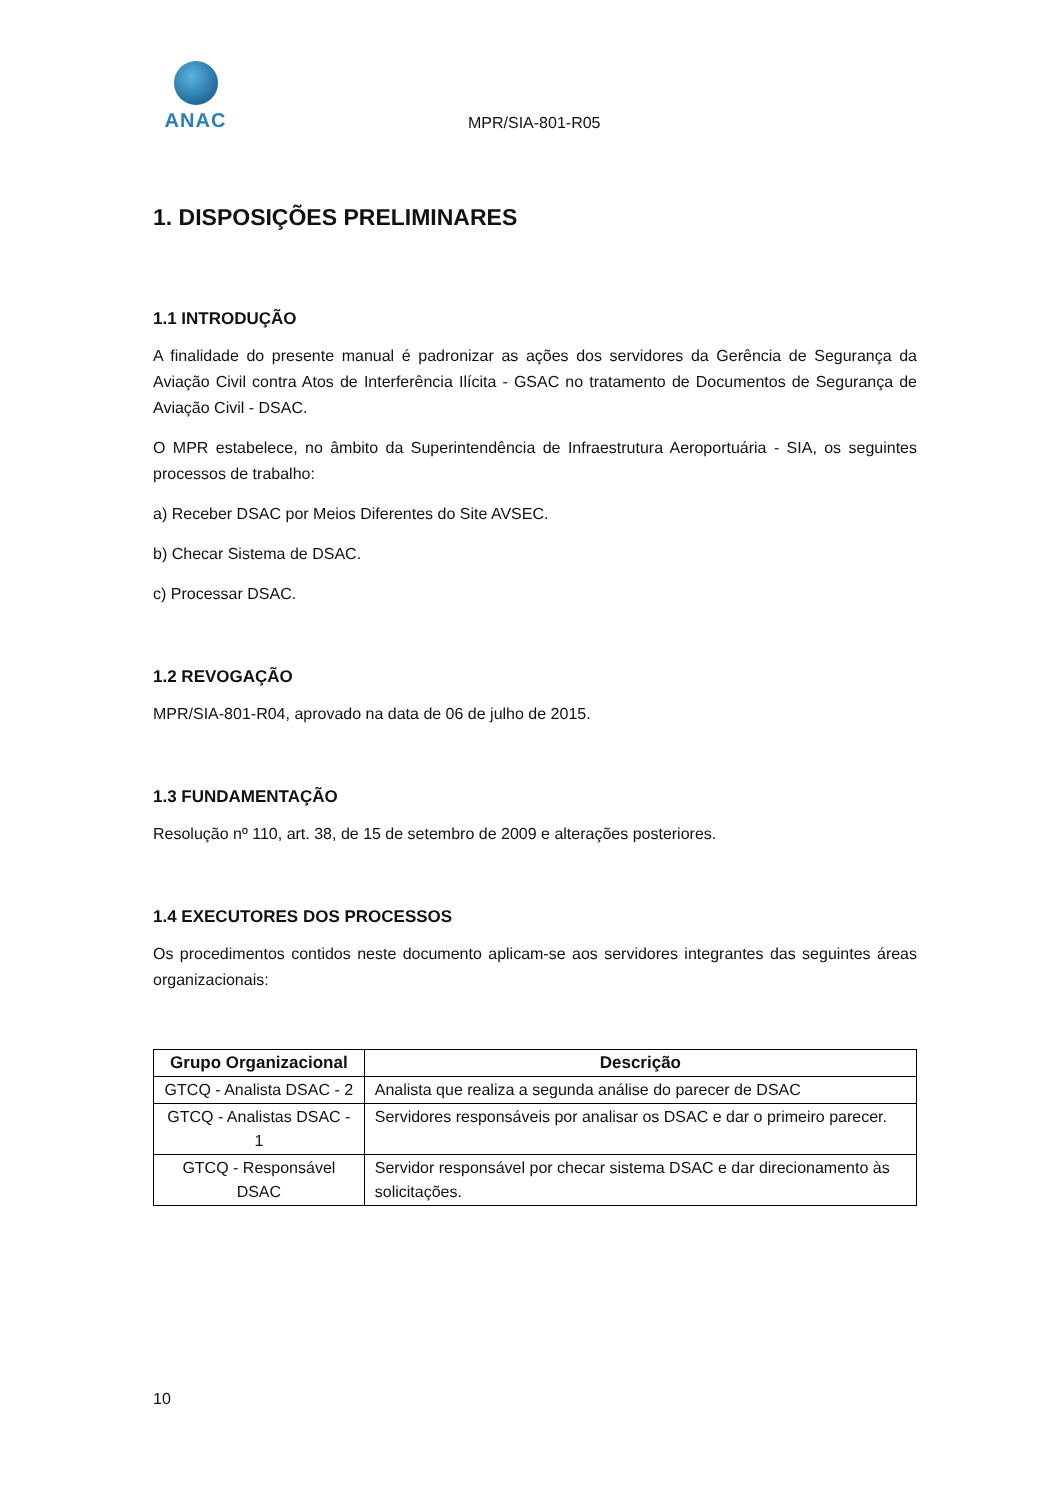ANAC
MPR/SIA-801-R05
1. DISPOSIÇÕES PRELIMINARES
1.1 INTRODUÇÃO
A finalidade do presente manual é padronizar as ações dos servidores da Gerência de Segurança da Aviação Civil contra Atos de Interferência Ilícita - GSAC no tratamento de Documentos de Segurança de Aviação Civil - DSAC.
O MPR estabelece, no âmbito da Superintendência de Infraestrutura Aeroportuária - SIA, os seguintes processos de trabalho:
a) Receber DSAC por Meios Diferentes do Site AVSEC.
b) Checar Sistema de DSAC.
c) Processar DSAC.
1.2 REVOGAÇÃO
MPR/SIA-801-R04, aprovado na data de 06 de julho de 2015.
1.3 FUNDAMENTAÇÃO
Resolução nº 110, art. 38, de 15 de setembro de 2009 e alterações posteriores.
1.4 EXECUTORES DOS PROCESSOS
Os procedimentos contidos neste documento aplicam-se aos servidores integrantes das seguintes áreas organizacionais:
| Grupo Organizacional | Descrição |
| --- | --- |
| GTCQ - Analista DSAC - 2 | Analista que realiza a segunda análise do parecer de DSAC |
| GTCQ - Analistas DSAC - 1 | Servidores responsáveis por analisar os DSAC e dar o primeiro parecer. |
| GTCQ - Responsável DSAC | Servidor responsável por checar sistema DSAC e dar direcionamento às solicitações. |
10